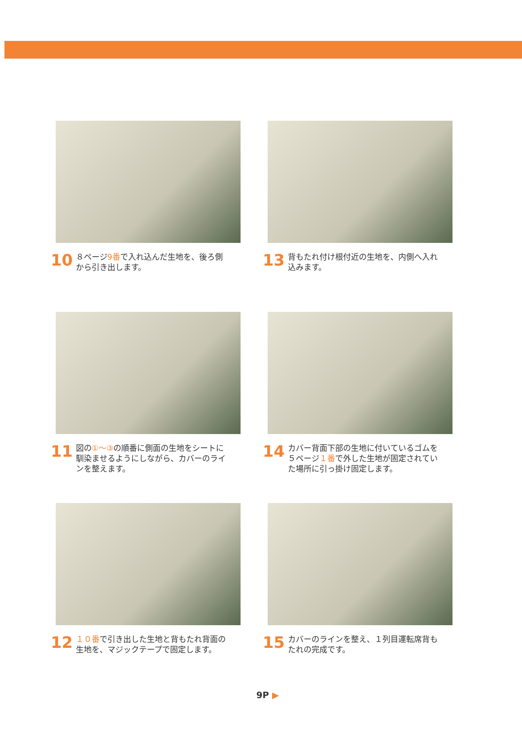10 ８ページ9番で入れ込んだ生地を、後ろ側
から引き出します。
13 背もたれ付け根付近の生地を、内側へ入れ
込みます。
11 図の①～③の順番に側面の生地をシートに
馴染ませるようにしながら、カバーのライ
ンを整えます。
14 カバー背面下部の生地に付いているゴムを
５ページ１番で外した生地が固定されてい
た場所に引っ掛け固定します。
12 １０番で引き出した生地と背もたれ背面の
生地を、マジックテープで固定します。
15 カバーのラインを整え、１列目運転席背も
たれの完成です。
9P ▶